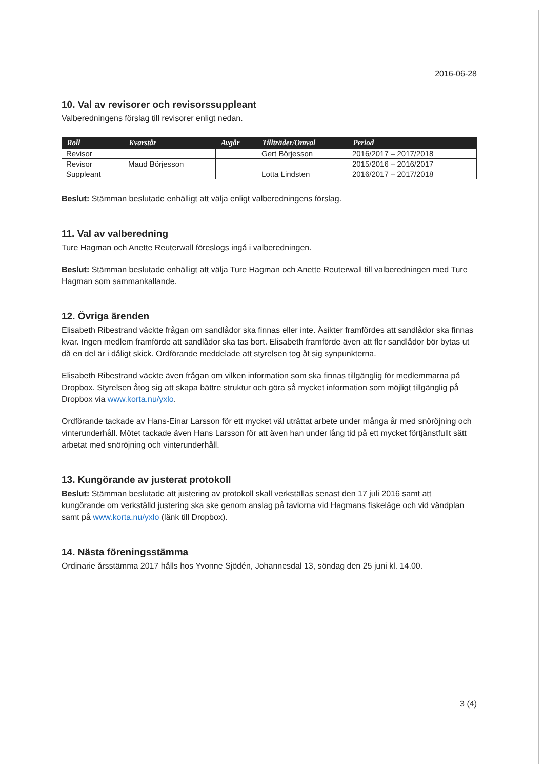2016-06-28
10. Val av revisorer och revisorssuppleant
Valberedningens förslag till revisorer enligt nedan.
| Roll | Kvarstår | Avgår | Tillträder/Omval | Period |
| --- | --- | --- | --- | --- |
| Revisor | | | Gert Börjesson | 2016/2017 – 2017/2018 |
| Revisor | Maud Börjesson | | | 2015/2016 – 2016/2017 |
| Suppleant | | | Lotta Lindsten | 2016/2017 – 2017/2018 |
Beslut: Stämman beslutade enhälligt att välja enligt valberedningens förslag.
11. Val av valberedning
Ture Hagman och Anette Reuterwall föreslogs ingå i valberedningen.
Beslut: Stämman beslutade enhälligt att välja Ture Hagman och Anette Reuterwall till valberedningen med Ture Hagman som sammankallande.
12. Övriga ärenden
Elisabeth Ribestrand väckte frågan om sandlådor ska finnas eller inte. Åsikter framfördes att sandlådor ska finnas kvar. Ingen medlem framförde att sandlådor ska tas bort. Elisabeth framförde även att fler sandlådor bör bytas ut då en del är i dåligt skick. Ordförande meddelade att styrelsen tog åt sig synpunkterna.
Elisabeth Ribestrand väckte även frågan om vilken information som ska finnas tillgänglig för medlemmarna på Dropbox. Styrelsen åtog sig att skapa bättre struktur och göra så mycket information som möjligt tillgänglig på Dropbox via www.korta.nu/yxlo.
Ordförande tackade av Hans-Einar Larsson för ett mycket väl uträttat arbete under många år med snöröjning och vinterunderhåll. Mötet tackade även Hans Larsson för att även han under lång tid på ett mycket förtjänstfullt sätt arbetat med snöröjning och vinterunderhåll.
13. Kungörande av justerat protokoll
Beslut: Stämman beslutade att justering av protokoll skall verkställas senast den 17 juli 2016 samt att kungörande om verkställd justering ska ske genom anslag på tavlorna vid Hagmans fiskeläge och vid vändplan samt på www.korta.nu/yxlo (länk till Dropbox).
14. Nästa föreningsstämma
Ordinarie årsstämma 2017 hålls hos Yvonne Sjödén, Johannesdal 13, söndag den 25 juni kl. 14.00.
3 (4)